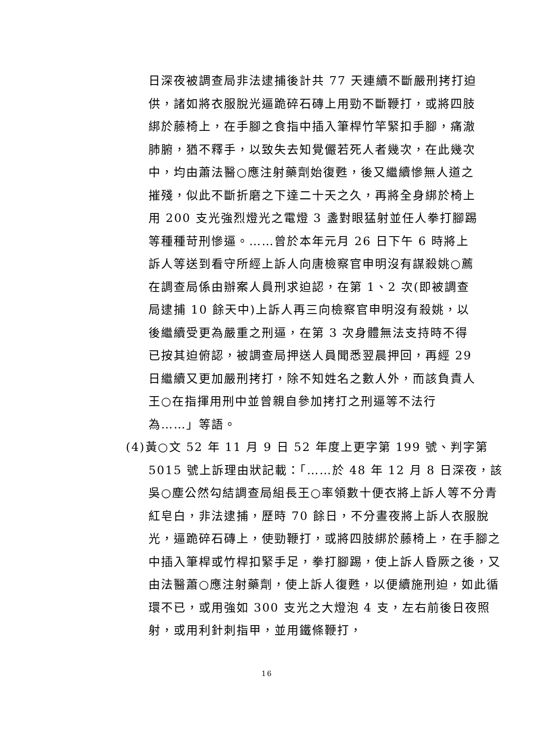日深夜被調查局非法逮捕後計共 77 天連續不斷嚴刑拷打迫供，諸如將衣服脫光逼跪碎石磚上用勁不斷鞭打，或將四肢綁於藤椅上，在手腳之食指中插入筆桿竹竿緊扣手腳，痛澈肺腑，猶不釋手，以致失去知覺儼若死人者幾次，在此幾次中，均由蕭法醫○應注射藥劑始復甦，後又繼續慘無人道之摧殘，似此不斷折磨之下達二十天之久，再將全身綁於椅上用 200 支光強烈燈光之電燈 3 盞對眼猛射並任人拳打腳踢等種種苛刑慘逼。……曾於本年元月 26 日下午 6 時將上訴人等送到看守所經上訴人向唐檢察官申明沒有謀殺姚○薦在調查局係由辦案人員刑求迫認，在第 1、2 次(即被調查局逮捕 10 餘天中)上訴人再三向檢察官申明沒有殺姚，以後繼續受更為嚴重之刑逼，在第 3 次身體無法支持時不得已按其迫俯認，被調查局押送人員聞悉翌晨押回，再經 29 日繼續又更加嚴刑拷打，除不知姓名之數人外，而該負責人王○在指揮用刑中並曾親自參加拷打之刑逼等不法行為……」等語。
(4)黃○文 52 年 11 月 9 日 52 年度上更字第 199 號、判字第 5015 號上訴理由狀記載：「……於 48 年 12 月 8 日深夜，該吳○塵公然勾結調查局組長王○率領數十便衣將上訴人等不分青紅皂白，非法逮捕，歷時 70 餘日，不分晝夜將上訴人衣服脫光，逼跪碎石磚上，使勁鞭打，或將四肢綁於藤椅上，在手腳之中插入筆桿或竹桿扣緊手足，拳打腳踢，使上訴人昏厥之後，又由法醫蕭○應注射藥劑，使上訴人復甦，以便續施刑迫，如此循環不已，或用強如 300 支光之大燈泡 4 支，左右前後日夜照射，或用利針刺指甲，並用鐵條鞭打，
16